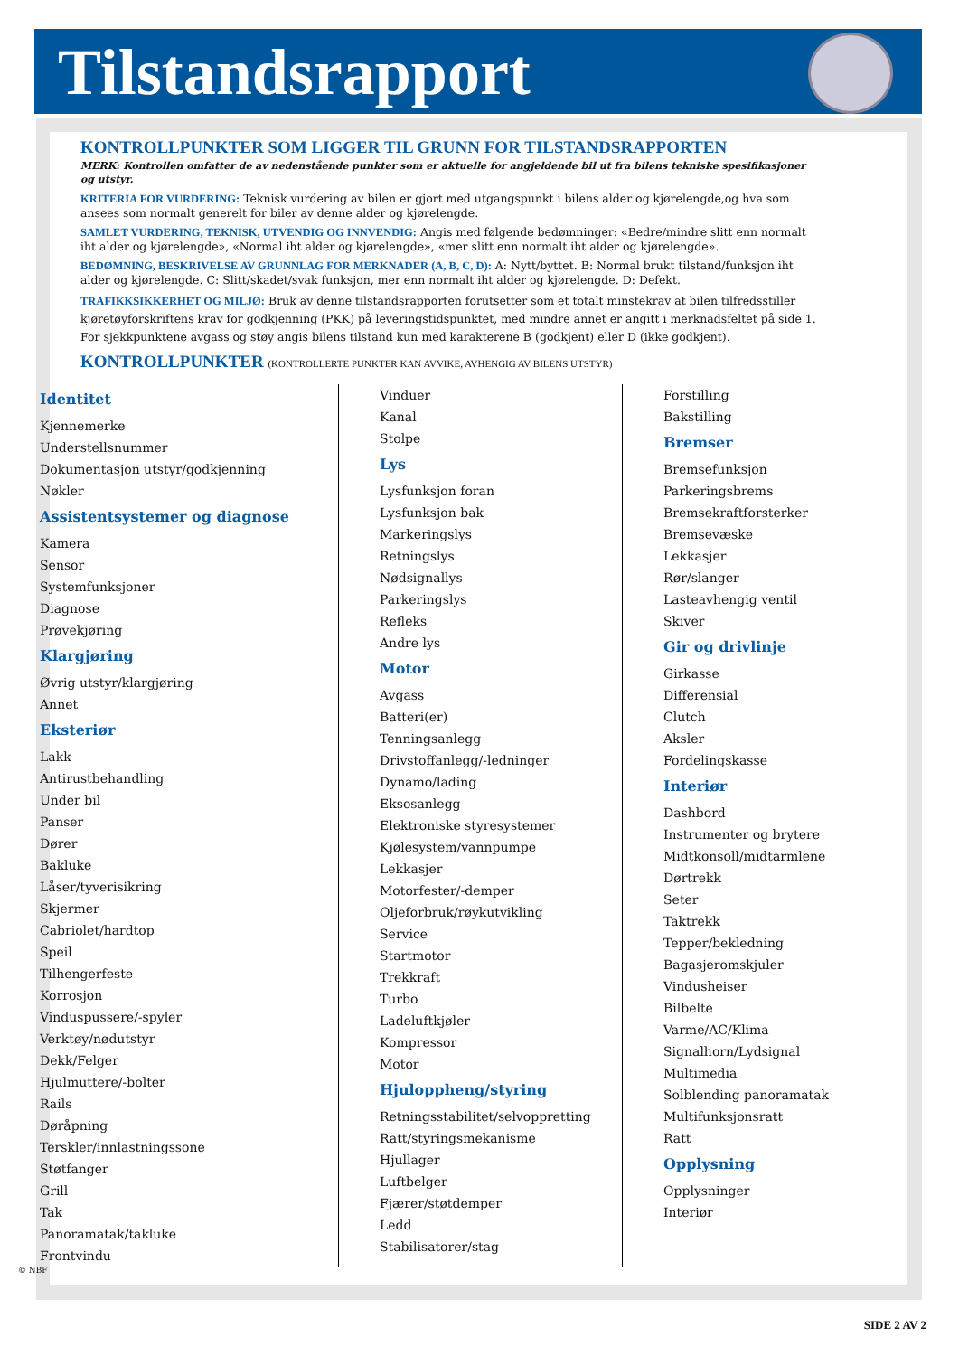Tilstandsrapport
KONTROLLPUNKTER SOM LIGGER TIL GRUNN FOR TILSTANDSRAPPORTEN
MERK: Kontrollen omfatter de av nedenstående punkter som er aktuelle for angjeldende bil ut fra bilens tekniske spesifikasjoner og utstyr.
KRITERIA FOR VURDERING: Teknisk vurdering av bilen er gjort med utgangspunkt i bilens alder og kjørelengde,og hva som ansees som normalt generelt for biler av denne alder og kjørelengde.
SAMLET VURDERING, TEKNISK, UTVENDIG OG INNVENDIG: Angis med følgende bedømninger: «Bedre/mindre slitt enn normalt iht alder og kjørelengde», «Normal iht alder og kjørelengde», «mer slitt enn normalt iht alder og kjørelengde».
BEDØMNING, BESKRIVELSE AV GRUNNLAG FOR MERKNADER (A, B, C, D): A: Nytt/byttet. B: Normal brukt tilstand/funksjon iht alder og kjørelengde. C: Slitt/skadet/svak funksjon, mer enn normalt iht alder og kjørelengde. D: Defekt.
TRAFIKKSIKKERHET OG MILJØ: Bruk av denne tilstandsrapporten forutsetter som et totalt minstekrav at bilen tilfredsstiller kjøretøyforskriftens krav for godkjenning (PKK) på leveringstidspunktet, med mindre annet er angitt i merknadsfeltet på side 1.
For sjekkpunktene avgass og støy angis bilens tilstand kun med karakterene B (godkjent) eller D (ikke godkjent).
KONTROLLPUNKTER (KONTROLLERTE PUNKTER KAN AVVIKE, AVHENGIG AV BILENS UTSTYR)
Identitet
Kjennemerke
Understellsnummer
Dokumentasjon utstyr/godkjenning
Nøkler
Assistentsystemer og diagnose
Kamera
Sensor
Systemfunksjoner
Diagnose
Prøvekjøring
Klargjøring
Øvrig utstyr/klargjøring
Annet
Eksteriør
Lakk
Antirustbehandling
Under bil
Panser
Dører
Bakluke
Låser/tyverisikring
Skjermer
Cabriolet/hardtop
Speil
Tilhengerfeste
Korrosjon
Vinduspussere/-spyler
Verktøy/nødutstyr
Dekk/Felger
Hjulmuttere/-bolter
Rails
Døråpning
Terskler/innlastningssone
Støtfanger
Grill
Tak
Panoramatak/takluke
Frontvindu
Vinduer
Kanal
Stolpe
Lys
Lysfunksjon foran
Lysfunksjon bak
Markeringslys
Retningslys
Nødsignallys
Parkeringslys
Refleks
Andre lys
Motor
Avgass
Batteri(er)
Tenningsanlegg
Drivstoffanlegg/-ledninger
Dynamo/lading
Eksosanlegg
Elektroniske styresystemer
Kjølesystem/vannpumpe
Lekkasjer
Motorfester/-demper
Oljeforbruk/røykutvikling
Service
Startmotor
Trekkraft
Turbo
Ladeluftkjøler
Kompressor
Motor
Hjuloppheng/styring
Retningsstabilitet/selvoppretting
Ratt/styringsmekanisme
Hjullager
Luftbelger
Fjærer/støtdemper
Ledd
Stabilisatorer/stag
Forstilling
Bakstilling
Bremser
Bremsefunksjon
Parkeringsbrems
Bremsekraftforsterker
Bremsevæske
Lekkasjer
Rør/slanger
Lasteavhengig ventil
Skiver
Gir og drivlinje
Girkasse
Differensial
Clutch
Aksler
Fordelingskasse
Interiør
Dashbord
Instrumenter og brytere
Midtkonsoll/midtarmlene
Dørtrekk
Seter
Taktrekk
Tepper/bekledning
Bagasjeromskjuler
Vindusheiser
Bilbelte
Varme/AC/Klima
Signalhorn/Lydsignal
Multimedia
Solblending panoramatak
Multifunksjonsratt
Ratt
Opplysning
Opplysninger
Interiør
© NBF
SIDE 2 AV 2